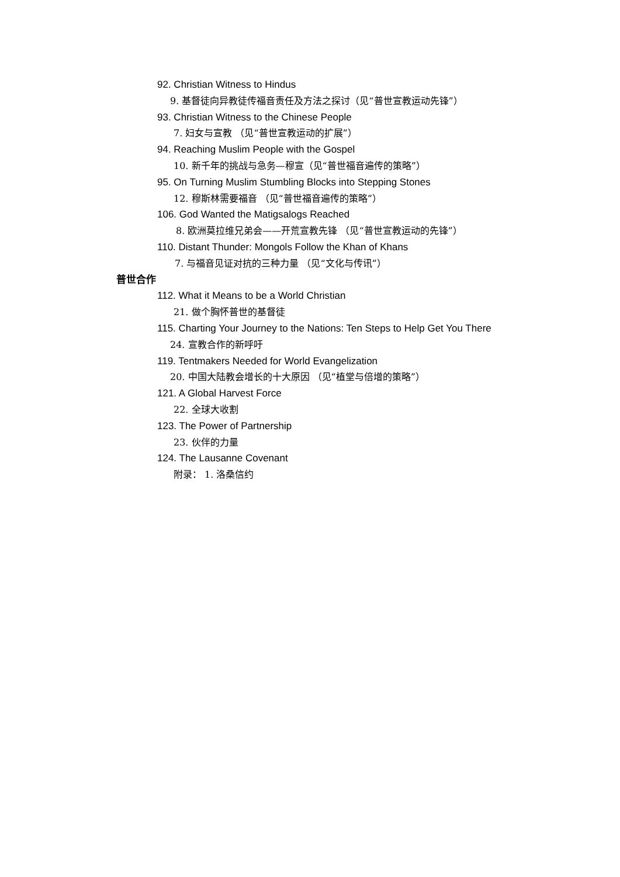92. Christian Witness to Hindus
9. 基督徒向异教徒传福音责任及方法之探讨（见“普世宣教运动先锋”）
93. Christian Witness to the Chinese People
7. 妇女与宣教 （见“普世宣教运动的扩展”）
94. Reaching Muslim People with the Gospel
10. 新千年的挑战与急务—穆宣（见“普世福音遍传的策略”）
95. On Turning Muslim Stumbling Blocks into Stepping Stones
12. 穆斯林需要福音 （见“普世福音遍传的策略”）
106. God Wanted the Matigsalogs Reached
8. 欧洲莫拉维兄弟会——开荒宣教先锋 （见“普世宣教运动的先锋”）
110. Distant Thunder: Mongols Follow the Khan of Khans
7. 与福音见证对抗的三种力量 （见“文化与传讯”）
普世合作
112. What it Means to be a World Christian
21. 做个胸怀普世的基督徒
115. Charting Your Journey to the Nations: Ten Steps to Help Get You There
24. 宣教合作的新呼吁
119. Tentmakers Needed for World Evangelization
20. 中国大陆教会增长的十大原因 （见“植堂与倍增的策略”）
121. A Global Harvest Force
22. 全球大收割
123. The Power of Partnership
23. 伙伴的力量
124. The Lausanne Covenant
附录： 1. 洛桑信约